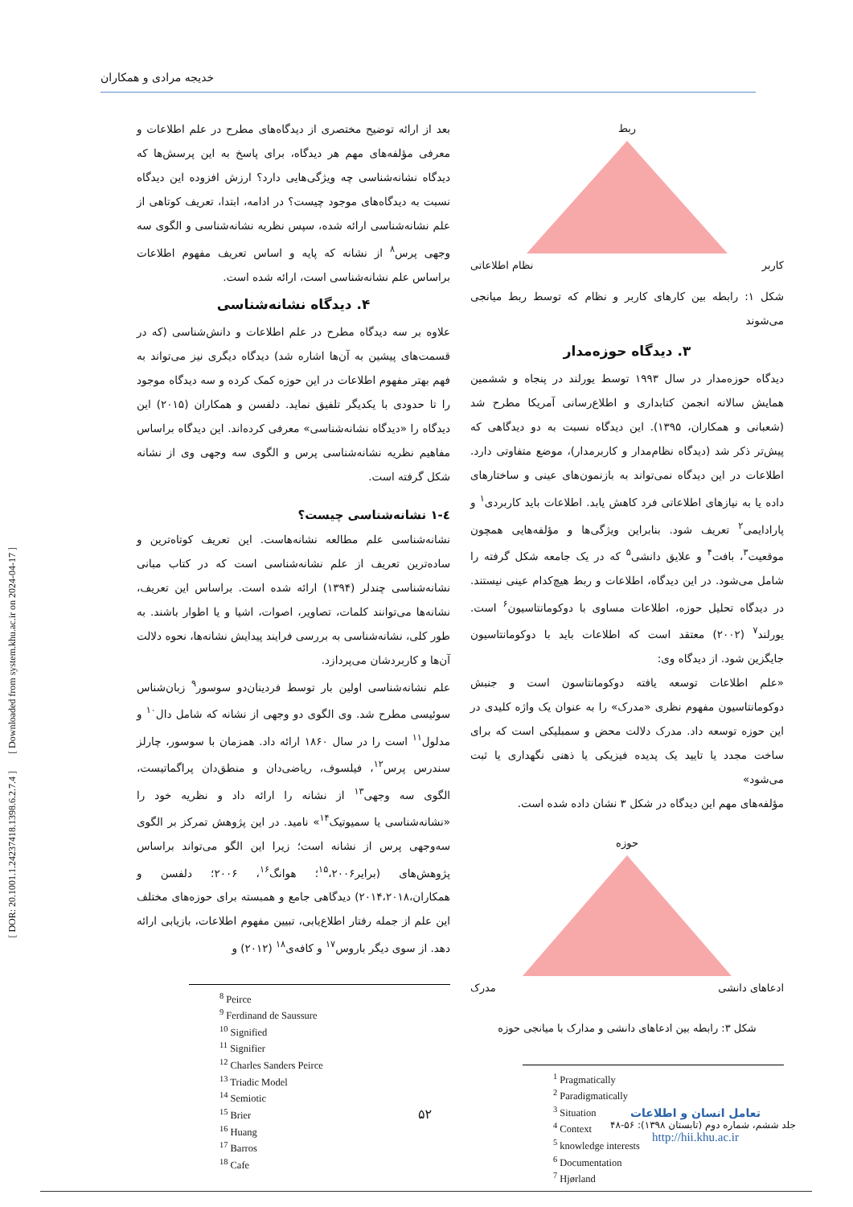[ DOR: 20.1001.1.24237418.1398.6.2.7.4 ] [ Downloaded from system.khu.ac.ir on 2024-04-17 ]
خدیجه مرادی و همکاران
ربط
کاربر نظام اطلاعاتی
شکل ۱: رابطه بین کارهای کاربر و نظام که توسط ربط میانجی می‌شوند
۳. دیدگاه حوزه‌مدار
دیدگاه حوزه‌مدار در سال ۱۹۹۳ توسط یورلند در پنجاه و ششمین همایش سالانه انجمن کتابداری و اطلاع‌رسانی آمریکا مطرح شد (شعبانی و همکاران، ۱۳۹۵). این دیدگاه نسبت به دو دیدگاهی که پیش‌تر ذکر شد (دیدگاه نظام‌مدار و کاربرمدار)، موضع متفاوتی دارد. اطلاعات در این دیدگاه نمی‌تواند به بازنمون‌های عینی و ساختارهای داده یا به نیازهای اطلاعاتی فرد کاهش یابد. اطلاعات باید کاربردی<sup>۱</sup> و پارادایمی<sup>۲</sup> تعریف شود. بنابراین ویژگی‌ها و مؤلفه‌هایی همچون موقعیت<sup>۳</sup>، بافت<sup>۴</sup> و علایق دانشی<sup>۵</sup> که در یک جامعه شکل گرفته را شامل می‌شود. در این دیدگاه، اطلاعات و ربط هیچ‌کدام عینی نیستند. در دیدگاه تحلیل حوزه، اطلاعات مساوی با دوکومانتاسیون<sup>۶</sup> است. یورلند<sup>۷</sup> (۲۰۰۲) معتقد است که اطلاعات باید با دوکومانتاسیون جایگزین شود. از دیدگاه وی:
«علم اطلاعات توسعه یافته دوکومانتاسون است و جنبش دوکومانتاسیون مفهوم نظری «مدرک» را به عنوان یک واژه کلیدی در این حوزه توسعه داد. مدرک دلالت محض و سمبلیکی است که برای ساخت مجدد یا تایید یک پدیده فیزیکی یا ذهنی نگهداری یا ثبت می‌شود»
مؤلفه‌های مهم این دیدگاه در شکل ۳ نشان داده شده است.
حوزه
ادعاهای دانشی مدرک
شکل ۳: رابطه بین ادعاهای دانشی و مدارک با میانجی حوزه
<sup>1</sup> Pragmatically
<sup>2</sup> Paradigmatically
<sup>3</sup> Situation
<sup>4</sup> Context
<sup>5</sup> knowledge interests
<sup>6</sup> Documentation
<sup>7</sup> Hjørland
بعد از ارائه توضیح مختصری از دیدگاه‌های مطرح در علم اطلاعات و معرفی مؤلفه‌های مهم هر دیدگاه، برای پاسخ به این پرسش‌ها که دیدگاه نشانه‌شناسی چه ویژگی‌هایی دارد؟ ارزش افزوده این دیدگاه نسبت به دیدگاه‌های موجود چیست؟ در ادامه، ابتدا، تعریف کوتاهی از علم نشانه‌شناسی ارائه شده، سپس نظریه نشانه‌شناسی و الگوی سه وجهی پرس<sup>۸</sup> از نشانه که پایه و اساس تعریف مفهوم اطلاعات براساس علم نشانه‌شناسی است، ارائه شده است.
۴. دیدگاه نشانه‌شناسی
علاوه بر سه دیدگاه مطرح در علم اطلاعات و دانش‌شناسی (که در قسمت‌های پیشین به آن‌ها اشاره شد) دیدگاه دیگری نیز می‌تواند به فهم بهتر مفهوم اطلاعات در این حوزه کمک کرده و سه دیدگاه موجود را تا حدودی با یکدیگر تلفیق نماید. دلفسن و همکاران (۲۰۱۵) این دیدگاه را «دیدگاه نشانه‌شناسی» معرفی کرده‌اند. این دیدگاه براساس مفاهیم نظریه نشانه‌شناسی پرس و الگوی سه وجهی وی از نشانه شکل گرفته است.
٤-١ نشانه‌شناسی چیست؟
نشانه‌شناسی علم مطالعه نشانه‌هاست. این تعریف کوتاه‌ترین و ساده‌ترین تعریف از علم نشانه‌شناسی است که در کتاب مبانی نشانه‌شناسی چندلر (۱۳۹۴) ارائه شده است. براساس این تعریف، نشانه‌ها می‌توانند کلمات، تصاویر، اصوات، اشیا و یا اطوار باشند. به طور کلی، نشانه‌شناسی به بررسی فرایند پیدایش نشانه‌ها، نحوه دلالت آن‌ها و کاربردشان می‌پردازد.
علم نشانه‌شناسی اولین بار توسط فردینان‌دو سوسور<sup>۹</sup> زبان‌شناس سوئیسی مطرح شد. وی الگوی دو وجهی از نشانه که شامل دال<sup>۱۰</sup> و مدلول<sup>۱۱</sup> است را در سال ۱۸۶۰ ارائه داد. همزمان با سوسور، چارلز سندرس پرس<sup>۱۲</sup>، فیلسوف، ریاضی‌دان و منطق‌دان پراگماتیست، الگوی سه وجهی<sup>۱۳</sup> از نشانه را ارائه داد و نظریه خود را «نشانه‌شناسی یا سمیوتیک<sup>۱۴</sup>» نامید. در این پژوهش تمرکز بر الگوی سه‌وجهی پرس از نشانه است؛ زیرا این الگو می‌تواند براساس پژوهش‌های (برایر<sup>۱۵</sup>،۲۰۰۶؛ هوانگ<sup>۱۶</sup>، ۲۰۰۶؛ دلفسن و همکاران،۲۰۱۴،۲۰۱۸) دیدگاهی جامع و همبسته برای حوزه‌های مختلف این علم از جمله رفتار اطلاع‌یابی، تبیین مفهوم اطلاعات، بازیابی ارائه دهد. از سوی دیگر باروس<sup>۱۷</sup> و کافه‌ی<sup>۱۸</sup> (۲۰۱۲) و
<sup>8</sup> Peirce
<sup>9</sup> Ferdinand de Saussure
<sup>10</sup> Signified
<sup>11</sup> Signifier
<sup>12</sup> Charles Sanders Peirce
<sup>13</sup> Triadic Model
<sup>14</sup> Semiotic
<sup>15</sup> Brier
<sup>16</sup> Huang
<sup>17</sup> Barros
<sup>18</sup> Cafe
۵۲
تعامل انسان و اطلاعات
جلد ششم، شماره دوم (تابستان ۱۳۹۸): ۵۶-۴۸
http://hii.khu.ac.ir